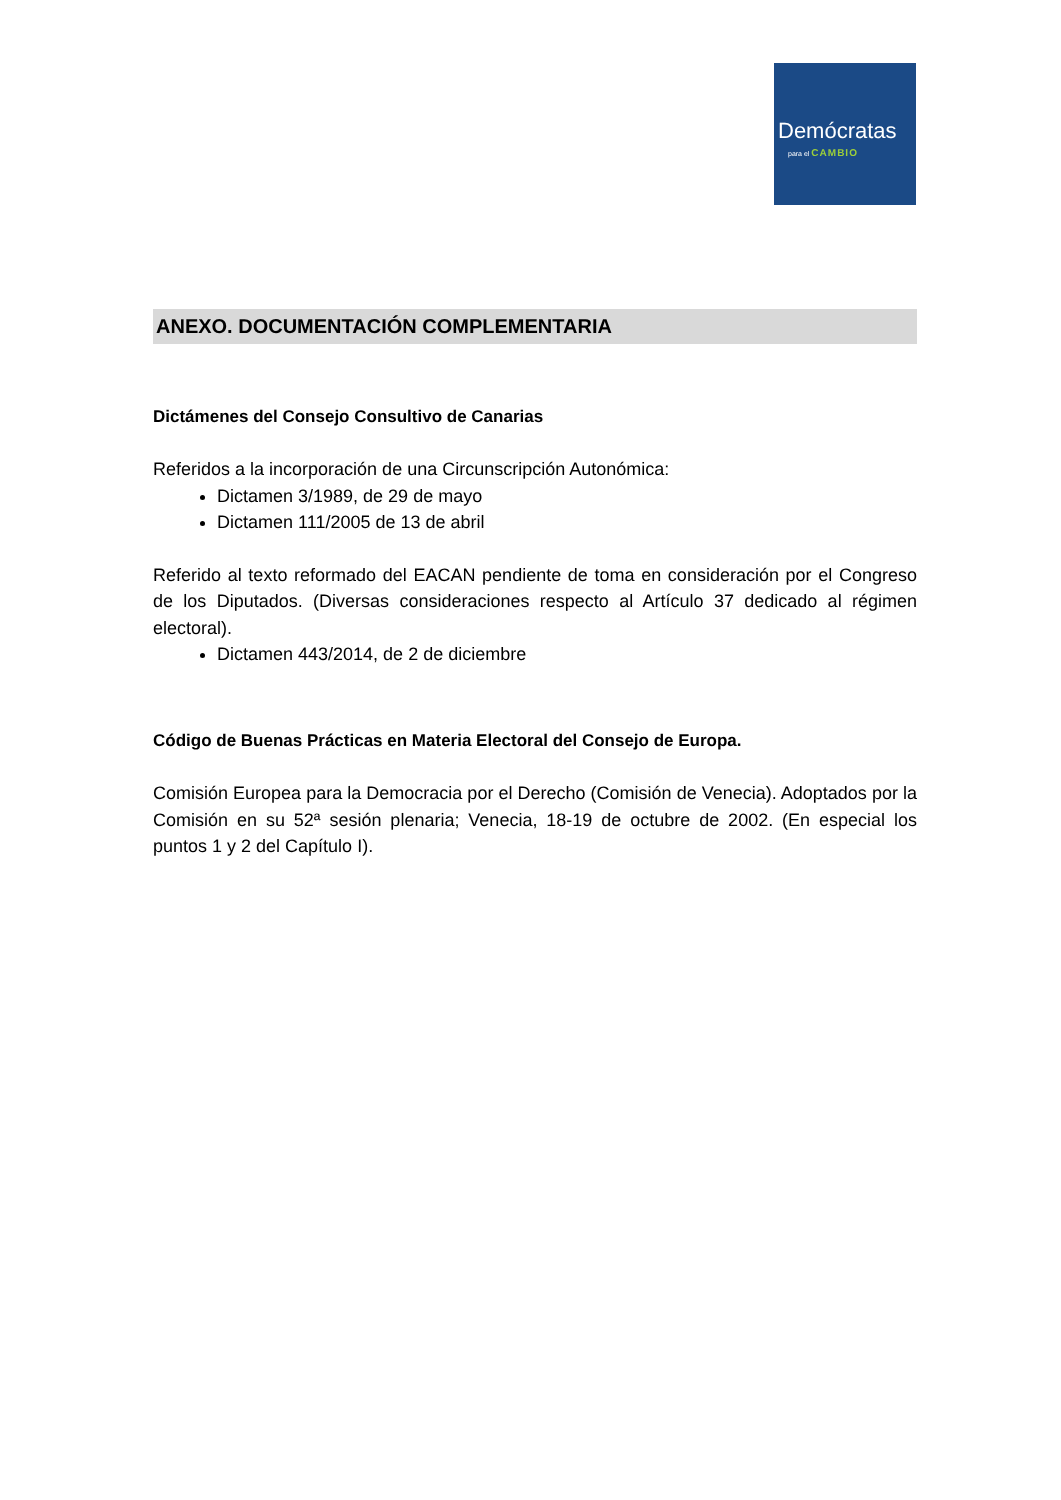Demócratas
para el CAMBIO
ANEXO. DOCUMENTACIÓN COMPLEMENTARIA
Dictámenes del Consejo Consultivo de Canarias
Referidos a la incorporación de una Circunscripción Autonómica:
Dictamen 3/1989, de 29 de mayo
Dictamen 111/2005 de 13 de abril
Referido al texto reformado del EACAN pendiente de toma en consideración por el Congreso de los Diputados. (Diversas consideraciones respecto al Artículo 37 dedicado al régimen electoral).
Dictamen 443/2014, de 2 de diciembre
Código de Buenas Prácticas en Materia Electoral del Consejo de Europa.
Comisión Europea para la Democracia por el Derecho (Comisión de Venecia). Adoptados por la Comisión en su 52ª sesión plenaria; Venecia, 18-19 de octubre de 2002. (En especial los puntos 1 y 2 del Capítulo I).